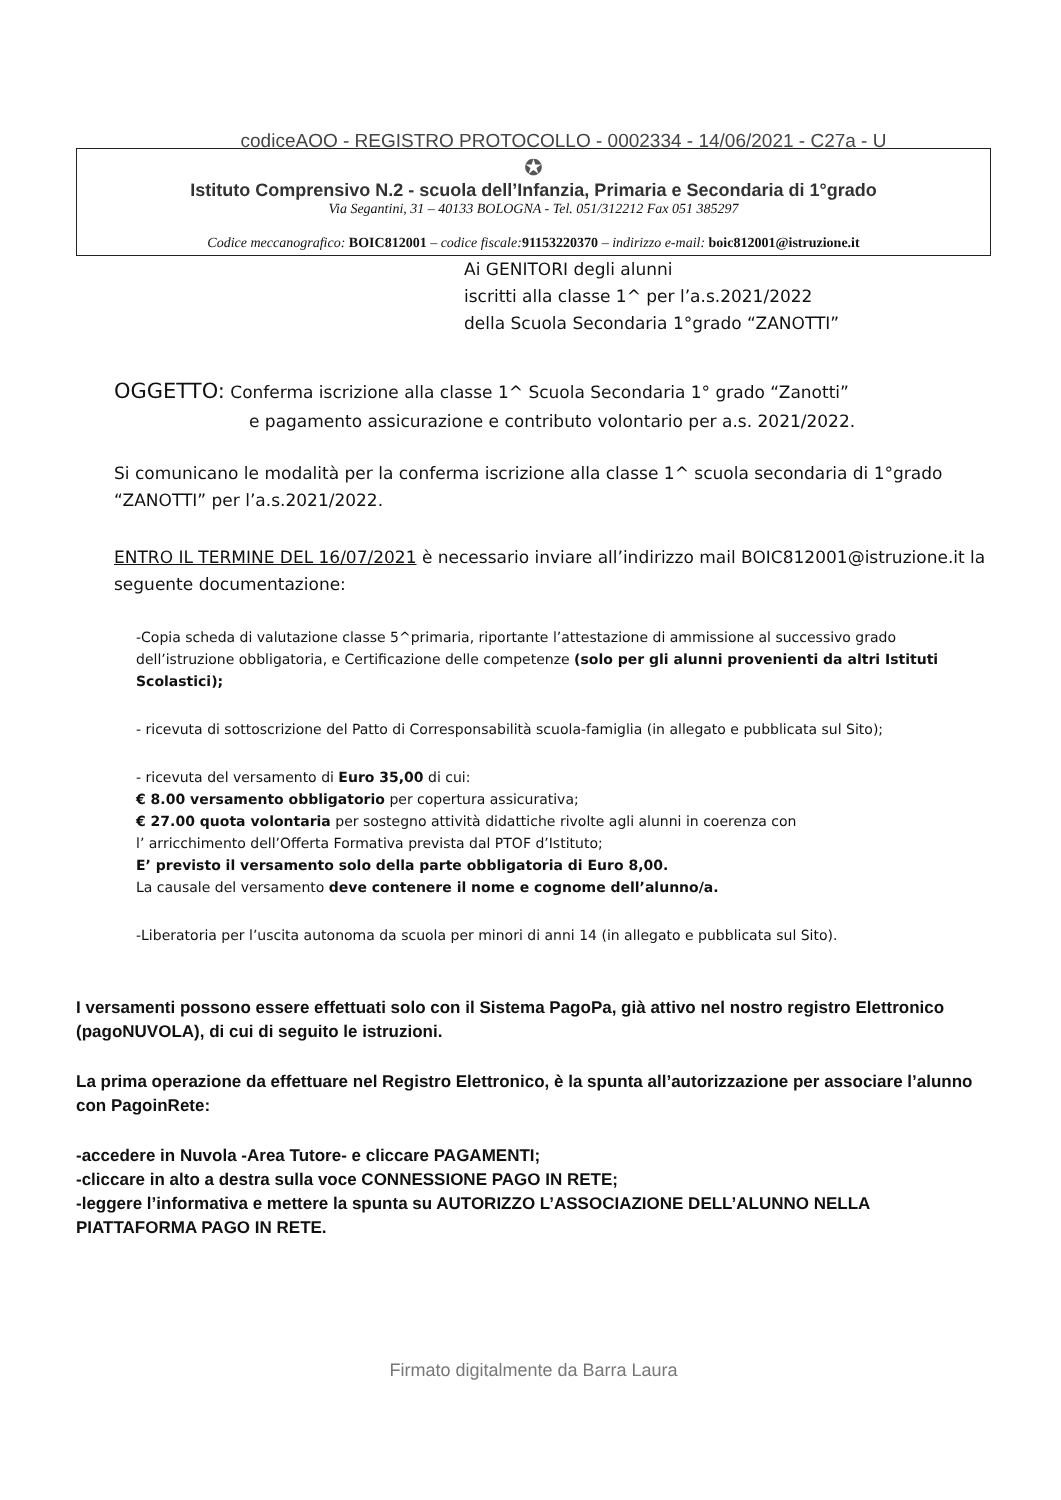codiceAOO - REGISTRO PROTOCOLLO - 0002334 - 14/06/2021 - C27a - U
✪
Istituto Comprensivo N.2 - scuola dell’Infanzia, Primaria e Secondaria di 1°grado
Via Segantini, 31 – 40133 BOLOGNA - Tel. 051/312212 Fax 051 385297
Codice meccanografico: BOIC812001 – codice fiscale: 91153220370 – indirizzo e-mail: boic812001@istruzione.it
Ai GENITORI degli alunni
iscritti alla classe 1^ per l’a.s.2021/2022
della Scuola Secondaria 1°grado “ZANOTTI”
OGGETTO: Conferma iscrizione alla classe 1^ Scuola Secondaria 1° grado “Zanotti”
e pagamento assicurazione e contributo volontario per a.s. 2021/2022.
Si comunicano le modalità per la conferma iscrizione alla classe 1^ scuola secondaria di 1°grado “ZANOTTI” per l’a.s.2021/2022.
ENTRO IL TERMINE DEL 16/07/2021 è necessario inviare all’indirizzo mail BOIC812001@istruzione.it la seguente documentazione:
-Copia scheda di valutazione classe 5^primaria, riportante l’attestazione di ammissione al successivo grado dell’istruzione obbligatoria, e Certificazione delle competenze (solo per gli alunni provenienti da altri Istituti Scolastici);
- ricevuta di sottoscrizione del Patto di Corresponsabilità scuola-famiglia (in allegato e pubblicata sul Sito);
- ricevuta del versamento di Euro 35,00 di cui:
€ 8.00 versamento obbligatorio per copertura assicurativa;
€ 27.00 quota volontaria per sostegno attività didattiche rivolte agli alunni in coerenza con
l’ arricchimento dell’Offerta Formativa prevista dal PTOF d’Istituto;
E’ previsto il versamento solo della parte obbligatoria di Euro 8,00.
La causale del versamento deve contenere il nome e cognome dell’alunno/a.
-Liberatoria per l’uscita autonoma da scuola per minori di anni 14 (in allegato e pubblicata sul Sito).
I versamenti possono essere effettuati solo con il Sistema PagoPa, già attivo nel nostro registro Elettronico (pagoNUVOLA), di cui di seguito le istruzioni.
La prima operazione da effettuare nel Registro Elettronico, è la spunta all’autorizzazione per associare l’alunno con PagoinRete:
-accedere in Nuvola -Area Tutore- e cliccare PAGAMENTI;
-cliccare in alto a destra sulla voce CONNESSIONE PAGO IN RETE;
-leggere l’informativa e mettere la spunta su AUTORIZZO L’ASSOCIAZIONE DELL’ALUNNO NELLA PIATTAFORMA PAGO IN RETE.
Firmato digitalmente da Barra Laura